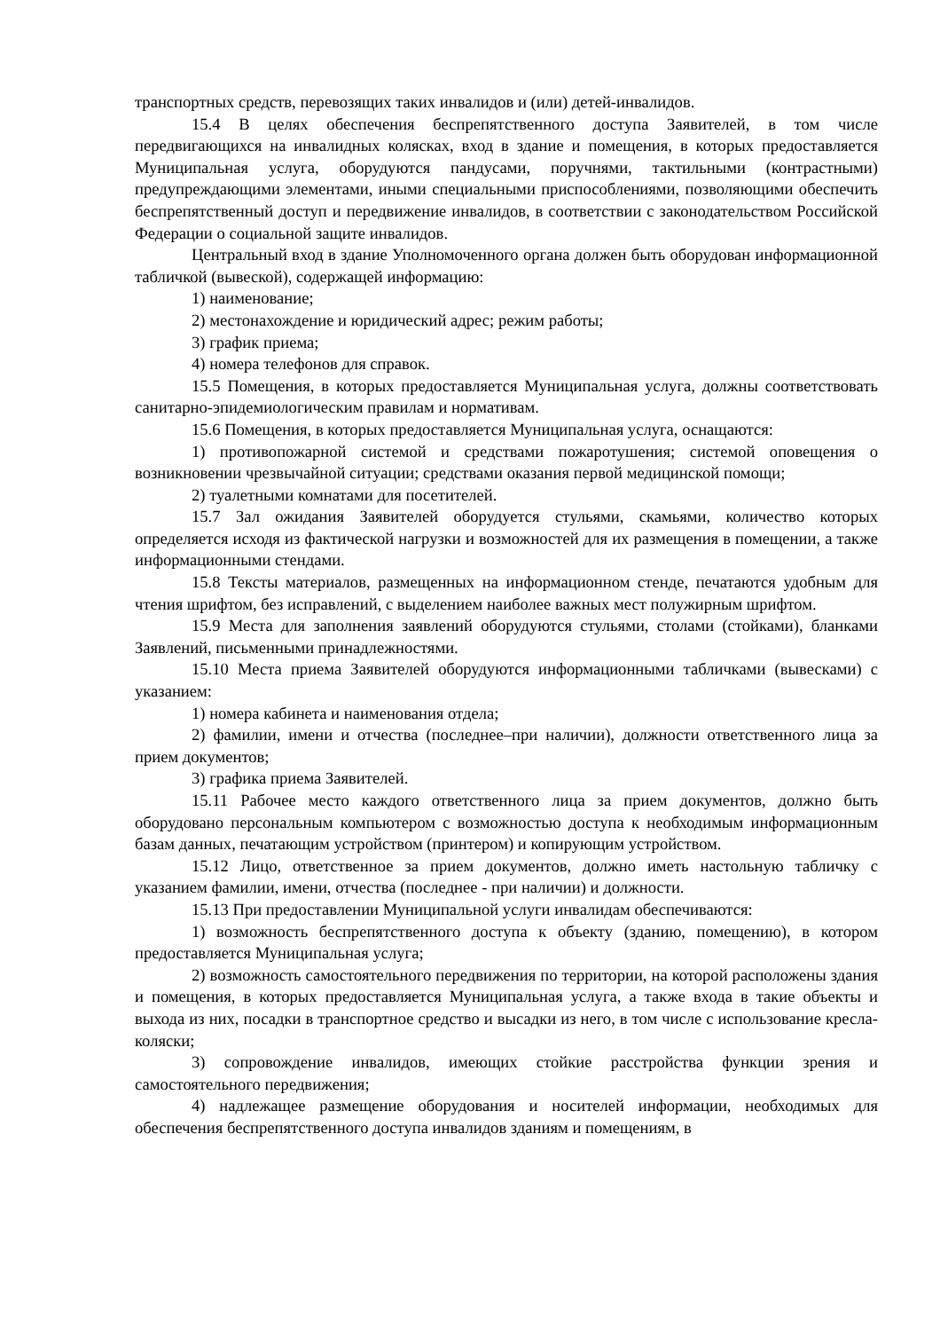транспортных средств, перевозящих таких инвалидов и (или) детей-инвалидов.
15.4 В целях обеспечения беспрепятственного доступа Заявителей, в том числе передвигающихся на инвалидных колясках, вход в здание и помещения, в которых предоставляется Муниципальная услуга, оборудуются пандусами, поручнями, тактильными (контрастными) предупреждающими элементами, иными специальными приспособлениями, позволяющими обеспечить беспрепятственный доступ и передвижение инвалидов, в соответствии с законодательством Российской Федерации о социальной защите инвалидов.
Центральный вход в здание Уполномоченного органа должен быть оборудован информационной табличкой (вывеской), содержащей информацию:
1) наименование;
2) местонахождение и юридический адрес; режим работы;
3) график приема;
4) номера телефонов для справок.
15.5 Помещения, в которых предоставляется Муниципальная услуга, должны соответствовать санитарно-эпидемиологическим правилам и нормативам.
15.6 Помещения, в которых предоставляется Муниципальная услуга, оснащаются:
1) противопожарной системой и средствами пожаротушения; системой оповещения о возникновении чрезвычайной ситуации; средствами оказания первой медицинской помощи;
2) туалетными комнатами для посетителей.
15.7 Зал ожидания Заявителей оборудуется стульями, скамьями, количество которых определяется исходя из фактической нагрузки и возможностей для их размещения в помещении, а также информационными стендами.
15.8 Тексты материалов, размещенных на информационном стенде, печатаются удобным для чтения шрифтом, без исправлений, с выделением наиболее важных мест полужирным шрифтом.
15.9 Места для заполнения заявлений оборудуются стульями, столами (стойками), бланками Заявлений, письменными принадлежностями.
15.10 Места приема Заявителей оборудуются информационными табличками (вывесками) с указанием:
1) номера кабинета и наименования отдела;
2) фамилии, имени и отчества (последнее–при наличии), должности ответственного лица за прием документов;
3) графика приема Заявителей.
15.11 Рабочее место каждого ответственного лица за прием документов, должно быть оборудовано персональным компьютером с возможностью доступа к необходимым информационным базам данных, печатающим устройством (принтером) и копирующим устройством.
15.12 Лицо, ответственное за прием документов, должно иметь настольную табличку с указанием фамилии, имени, отчества (последнее - при наличии) и должности.
15.13 При предоставлении Муниципальной услуги инвалидам обеспечиваются:
1) возможность беспрепятственного доступа к объекту (зданию, помещению), в котором предоставляется Муниципальная услуга;
2) возможность самостоятельного передвижения по территории, на которой расположены здания и помещения, в которых предоставляется Муниципальная услуга, а также входа в такие объекты и выхода из них, посадки в транспортное средство и высадки из него, в том числе с использование кресла- коляски;
3) сопровождение инвалидов, имеющих стойкие расстройства функции зрения и самостоятельного передвижения;
4) надлежащее размещение оборудования и носителей информации, необходимых для обеспечения беспрепятственного доступа инвалидов зданиям и помещениям, в